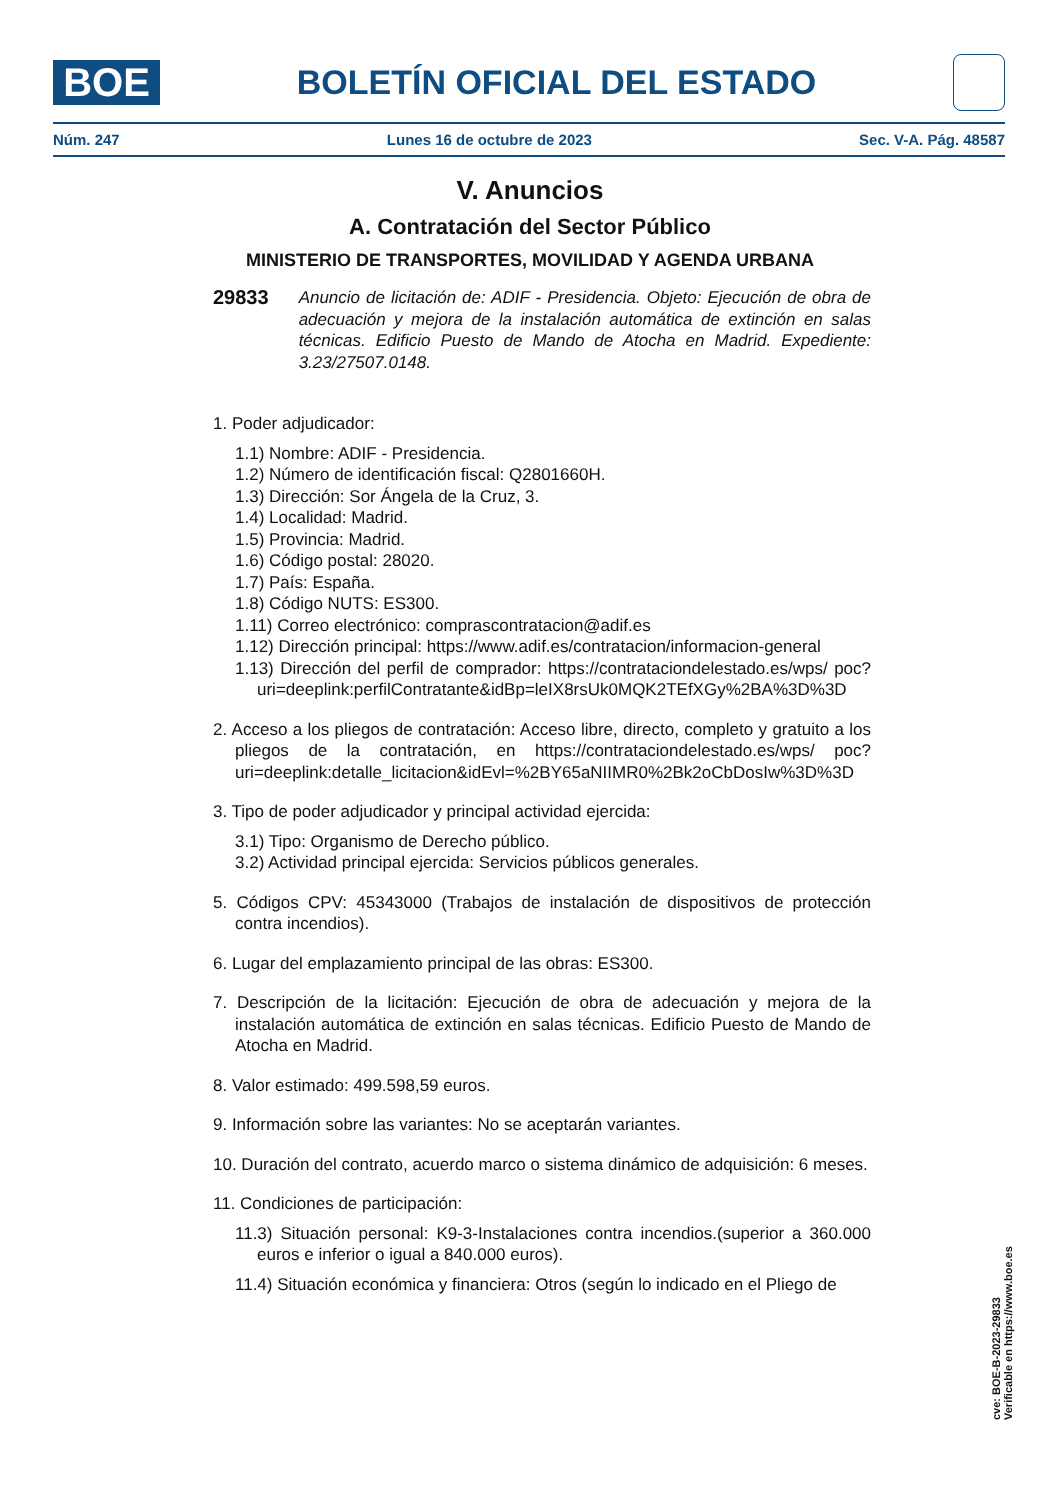BOE
BOLETÍN OFICIAL DEL ESTADO
Núm. 247 Lunes 16 de octubre de 2023 Sec. V-A. Pág. 48587
V. Anuncios
A. Contratación del Sector Público
MINISTERIO DE TRANSPORTES, MOVILIDAD Y AGENDA URBANA
29833 Anuncio de licitación de: ADIF - Presidencia. Objeto: Ejecución de obra de adecuación y mejora de la instalación automática de extinción en salas técnicas. Edificio Puesto de Mando de Atocha en Madrid. Expediente: 3.23/27507.0148.
1. Poder adjudicador:
1.1) Nombre: ADIF - Presidencia.
1.2) Número de identificación fiscal: Q2801660H.
1.3) Dirección: Sor Ángela de la Cruz, 3.
1.4) Localidad: Madrid.
1.5) Provincia: Madrid.
1.6) Código postal: 28020.
1.7) País: España.
1.8) Código NUTS: ES300.
1.11) Correo electrónico: comprascontratacion@adif.es
1.12) Dirección principal: https://www.adif.es/contratacion/informacion-general
1.13) Dirección del perfil de comprador: https://contrataciondelestado.es/wps/ poc?uri=deeplink:perfilContratante&idBp=leIX8rsUk0MQK2TEfXGy%2BA%3D%3D
2. Acceso a los pliegos de contratación: Acceso libre, directo, completo y gratuito a los pliegos de la contratación, en https://contrataciondelestado.es/wps/ poc?uri=deeplink:detalle_licitacion&idEvl=%2BY65aNIIMR0%2Bk2oCbDosIw%3D%3D
3. Tipo de poder adjudicador y principal actividad ejercida:
3.1) Tipo: Organismo de Derecho público.
3.2) Actividad principal ejercida: Servicios públicos generales.
5. Códigos CPV: 45343000 (Trabajos de instalación de dispositivos de protección contra incendios).
6. Lugar del emplazamiento principal de las obras: ES300.
7. Descripción de la licitación: Ejecución de obra de adecuación y mejora de la instalación automática de extinción en salas técnicas. Edificio Puesto de Mando de Atocha en Madrid.
8. Valor estimado: 499.598,59 euros.
9. Información sobre las variantes: No se aceptarán variantes.
10. Duración del contrato, acuerdo marco o sistema dinámico de adquisición: 6 meses.
11. Condiciones de participación:
11.3) Situación personal: K9-3-Instalaciones contra incendios.(superior a 360.000 euros e inferior o igual a 840.000 euros).
11.4) Situación económica y financiera: Otros (según lo indicado en el Pliego de
cve: BOE-B-2023-29833
Verificable en https://www.boe.es